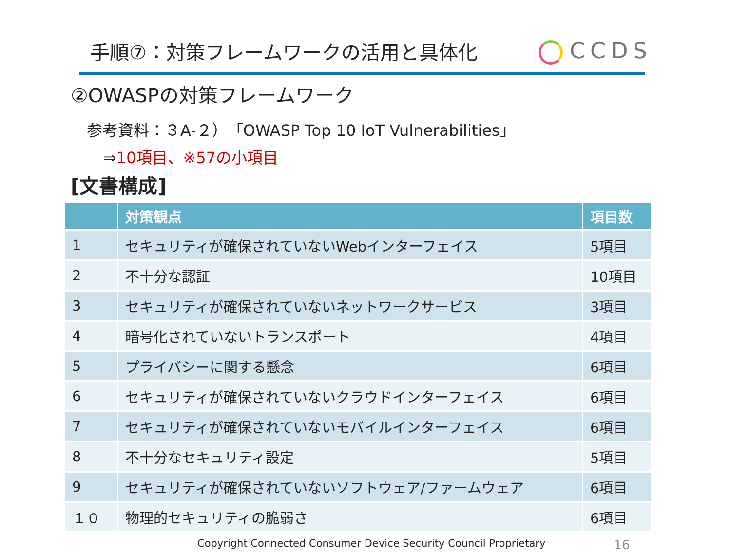手順⑦：対策フレームワークの活用と具体化
CCDS
②OWASPの対策フレームワーク
参考資料：３A-２）「OWASP Top 10 IoT Vulnerabilities」
⇒10項目、※57の小項目
[文書構成]
| | 対策観点 | 項目数 |
| --- | --- | --- |
| 1 | セキュリティが確保されていないWebインターフェイス | 5項目 |
| 2 | 不十分な認証 | 10項目 |
| 3 | セキュリティが確保されていないネットワークサービス | 3項目 |
| 4 | 暗号化されていないトランスポート | 4項目 |
| 5 | プライバシーに関する懸念 | 6項目 |
| 6 | セキュリティが確保されていないクラウドインターフェイス | 6項目 |
| 7 | セキュリティが確保されていないモバイルインターフェイス | 6項目 |
| 8 | 不十分なセキュリティ設定 | 5項目 |
| 9 | セキュリティが確保されていないソフトウェア/ファームウェア | 6項目 |
| １０ | 物理的セキュリティの脆弱さ | 6項目 |
Copyright Connected Consumer Device Security Council Proprietary 16